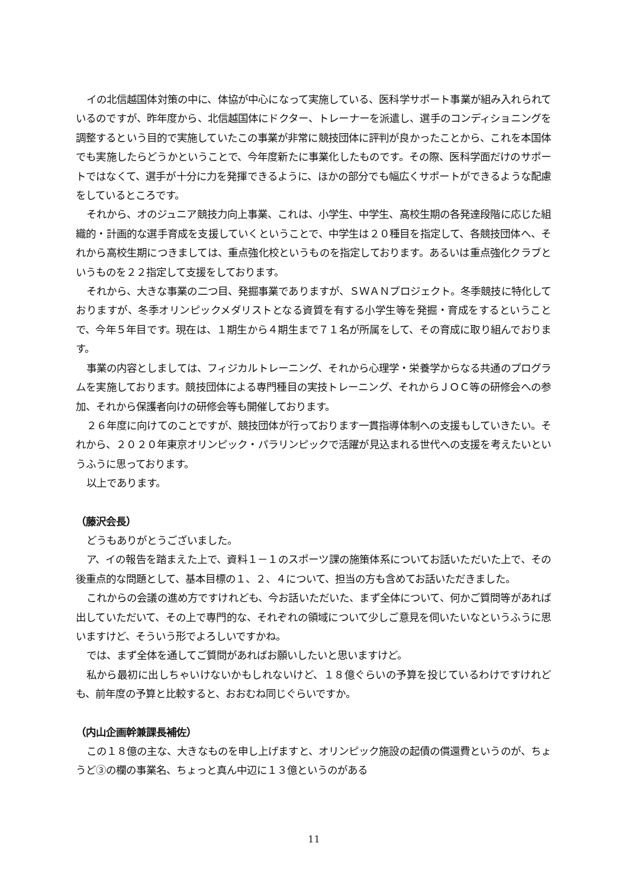イの北信越国体対策の中に、体協が中心になって実施している、医科学サポート事業が組み入れられているのですが、昨年度から、北信越国体にドクター、トレーナーを派遣し、選手のコンディショニングを調整するという目的で実施していたこの事業が非常に競技団体に評判が良かったことから、これを本国体でも実施したらどうかということで、今年度新たに事業化したものです。その際、医科学面だけのサポートではなくて、選手が十分に力を発揮できるように、ほかの部分でも幅広くサポートができるような配慮をしているところです。
それから、オのジュニア競技力向上事業、これは、小学生、中学生、高校生期の各発達段階に応じた組織的・計画的な選手育成を支援していくということで、中学生は２０種目を指定して、各競技団体へ、それから高校生期につきましては、重点強化校というものを指定しております。あるいは重点強化クラブというものを２２指定して支援をしております。
それから、大きな事業の二つ目、発掘事業でありますが、ＳＷＡＮプロジェクト。冬季競技に特化しておりますが、冬季オリンピックメダリストとなる資質を有する小学生等を発掘・育成をするということで、今年５年目です。現在は、１期生から４期生まで７１名が所属をして、その育成に取り組んでおります。
事業の内容としましては、フィジカルトレーニング、それから心理学・栄養学からなる共通のプログラムを実施しております。競技団体による専門種目の実技トレーニング、それからＪＯＣ等の研修会への参加、それから保護者向けの研修会等も開催しております。
２６年度に向けてのことですが、競技団体が行っております一貫指導体制への支援もしていきたい。それから、２０２０年東京オリンピック・パラリンピックで活躍が見込まれる世代への支援を考えたいというふうに思っております。
以上であります。
（藤沢会長）
どうもありがとうございました。
ア、イの報告を踏まえた上で、資料１－１のスポーツ課の施策体系についてお話いただいた上で、その後重点的な問題として、基本目標の１、２、４について、担当の方も含めてお話いただきました。
これからの会議の進め方ですけれども、今お話いただいた、まず全体について、何かご質問等があれば出していただいて、その上で専門的な、それぞれの領域について少しご意見を伺いたいなというふうに思いますけど、そういう形でよろしいですかね。
では、まず全体を通してご質問があればお願いしたいと思いますけど。
私から最初に出しちゃいけないかもしれないけど、１８億ぐらいの予算を投じているわけですけれども、前年度の予算と比較すると、おおむね同じぐらいですか。
（内山企画幹兼課長補佐）
この１８億の主な、大きなものを申し上げますと、オリンピック施設の起債の償還費というのが、ちょうど③の欄の事業名、ちょっと真ん中辺に１３億というのがある
11